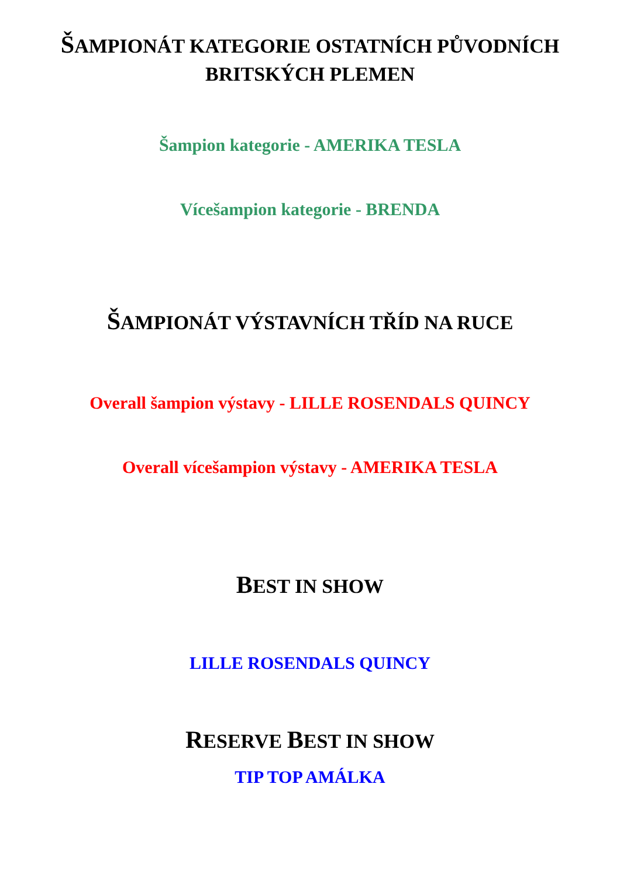ŠAMPIONÁT KATEGORIE OSTATNÍCH PŮVODNÍCH
BRITSKÝCH PLEMEN
Šampion kategorie - AMERIKA TESLA
Vícešampion kategorie - BRENDA
ŠAMPIONÁT VÝSTAVNÍCH TŘÍD NA RUCE
Overall šampion výstavy - LILLE ROSENDALS QUINCY
Overall vícešampion výstavy - AMERIKA TESLA
BEST IN SHOW
LILLE ROSENDALS QUINCY
RESERVE BEST IN SHOW
TIP TOP AMÁLKA